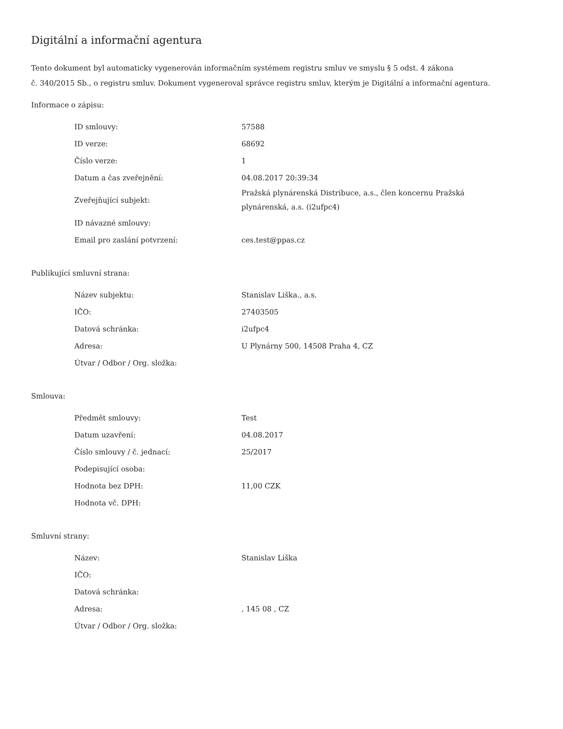Digitální a informační agentura
Tento dokument byl automaticky vygenerován informačním systémem registru smluv ve smyslu § 5 odst. 4 zákona
č. 340/2015 Sb., o registru smluv. Dokument vygeneroval správce registru smluv, kterým je Digitální a informační agentura.
Informace o zápisu:
| ID smlouvy: | 57588 |
| ID verze: | 68692 |
| Číslo verze: | 1 |
| Datum a čas zveřejnění: | 04.08.2017 20:39:34 |
| Zveřejňující subjekt: | Pražská plynárenská Distribuce, a.s., člen koncernu Pražská plynárenská, a.s. (i2ufpc4) |
| ID návazné smlouvy: | |
| Email pro zaslání potvrzení: | ces.test@ppas.cz |
Publikující smluvní strana:
| Název subjektu: | Stanislav Liška., a.s. |
| IČO: | 27403505 |
| Datová schránka: | i2ufpc4 |
| Adresa: | U Plynárny 500, 14508 Praha 4, CZ |
| Útvar / Odbor / Org. složka: | |
Smlouva:
| Předmět smlouvy: | Test |
| Datum uzavření: | 04.08.2017 |
| Číslo smlouvy / č. jednací: | 25/2017 |
| Podepisující osoba: | |
| Hodnota bez DPH: | 11,00 CZK |
| Hodnota vč. DPH: | |
Smluvní strany:
| Název: | Stanislav Liška |
| IČO: | |
| Datová schránka: | |
| Adresa: | , 145 08 , CZ |
| Útvar / Odbor / Org. složka: | |